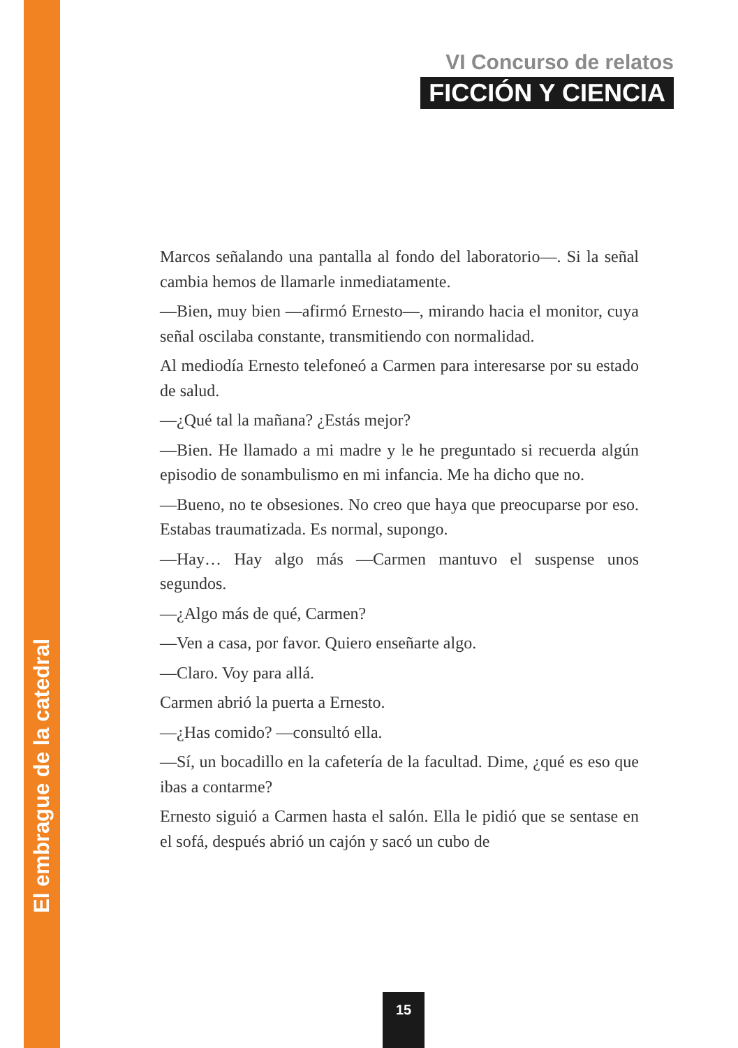VI Concurso de relatos
FICCIÓN Y CIENCIA
Marcos señalando una pantalla al fondo del laboratorio—. Si la señal cambia hemos de llamarle inmediatamente.
—Bien, muy bien —afirmó Ernesto—, mirando hacia el monitor, cuya señal oscilaba constante, transmitiendo con normalidad.
Al mediodía Ernesto telefoneó a Carmen para interesarse por su estado de salud.
—¿Qué tal la mañana? ¿Estás mejor?
—Bien. He llamado a mi madre y le he preguntado si recuerda algún episodio de sonambulismo en mi infancia. Me ha dicho que no.
—Bueno, no te obsesiones. No creo que haya que preocuparse por eso. Estabas traumatizada. Es normal, supongo.
—Hay… Hay algo más —Carmen mantuvo el suspense unos segundos.
—¿Algo más de qué, Carmen?
—Ven a casa, por favor. Quiero enseñarte algo.
—Claro. Voy para allá.
Carmen abrió la puerta a Ernesto.
—¿Has comido? —consultó ella.
—Sí, un bocadillo en la cafetería de la facultad. Dime, ¿qué es eso que ibas a contarme?
Ernesto siguió a Carmen hasta el salón. Ella le pidió que se sentase en el sofá, después abrió un cajón y sacó un cubo de
El embrague de la catedral
15